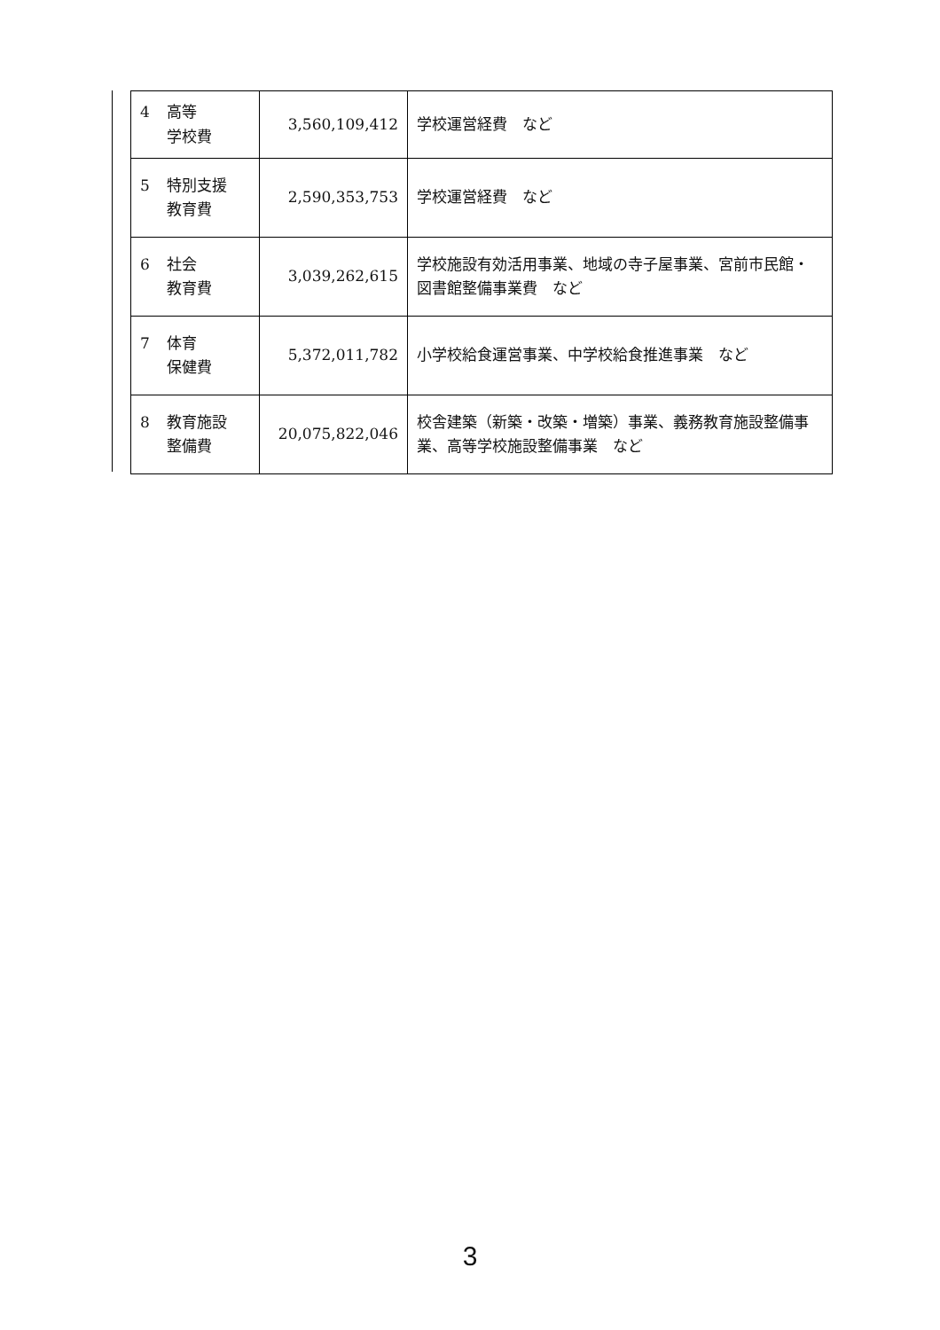| 4 高等 学校費 | 3,560,109,412 | 学校運営経費 など |
| 5 特別支援 教育費 | 2,590,353,753 | 学校運営経費 など |
| 6 社会 教育費 | 3,039,262,615 | 学校施設有効活用事業、地域の寺子屋事業、宮前市民館・図書館整備事業費 など |
| 7 体育 保健費 | 5,372,011,782 | 小学校給食運営事業、中学校給食推進事業 など |
| 8 教育施設 整備費 | 20,075,822,046 | 校舎建築（新築・改築・増築）事業、義務教育施設整備事業、高等学校施設整備事業 など |
3